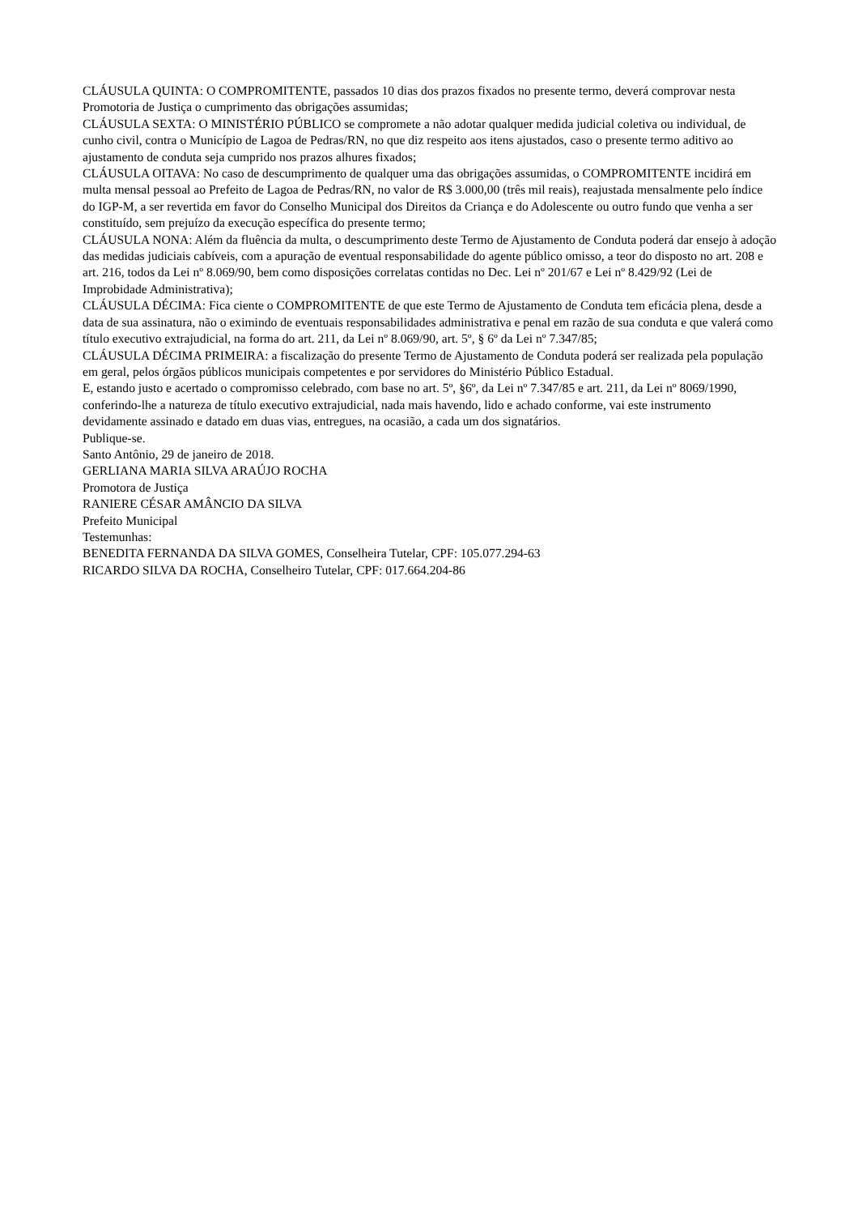CLÁUSULA QUINTA: O COMPROMITENTE, passados 10 dias dos prazos fixados no presente termo, deverá comprovar nesta Promotoria de Justiça o cumprimento das obrigações assumidas;
CLÁUSULA SEXTA: O MINISTÉRIO PÚBLICO se compromete a não adotar qualquer medida judicial coletiva ou individual, de cunho civil, contra o Município de Lagoa de Pedras/RN, no que diz respeito aos itens ajustados, caso o presente termo aditivo ao ajustamento de conduta seja cumprido nos prazos alhures fixados;
CLÁUSULA OITAVA: No caso de descumprimento de qualquer uma das obrigações assumidas, o COMPROMITENTE incidirá em multa mensal pessoal ao Prefeito de Lagoa de Pedras/RN, no valor de R$ 3.000,00 (três mil reais), reajustada mensalmente pelo índice do IGP-M, a ser revertida em favor do Conselho Municipal dos Direitos da Criança e do Adolescente ou outro fundo que venha a ser constituído, sem prejuízo da execução específica do presente termo;
CLÁUSULA NONA: Além da fluência da multa, o descumprimento deste Termo de Ajustamento de Conduta poderá dar ensejo à adoção das medidas judiciais cabíveis, com a apuração de eventual responsabilidade do agente público omisso, a teor do disposto no art. 208 e art. 216, todos da Lei nº 8.069/90, bem como disposições correlatas contidas no Dec. Lei nº 201/67 e Lei nº 8.429/92 (Lei de Improbidade Administrativa);
CLÁUSULA DÉCIMA: Fica ciente o COMPROMITENTE de que este Termo de Ajustamento de Conduta tem eficácia plena, desde a data de sua assinatura, não o eximindo de eventuais responsabilidades administrativa e penal em razão de sua conduta e que valerá como título executivo extrajudicial, na forma do art. 211, da Lei nº 8.069/90, art. 5º, § 6º da Lei nº 7.347/85;
CLÁUSULA DÉCIMA PRIMEIRA: a fiscalização do presente Termo de Ajustamento de Conduta poderá ser realizada pela população em geral, pelos órgãos públicos municipais competentes e por servidores do Ministério Público Estadual.
E, estando justo e acertado o compromisso celebrado, com base no art. 5º, §6º, da Lei nº 7.347/85 e art. 211, da Lei nº 8069/1990, conferindo-lhe a natureza de título executivo extrajudicial, nada mais havendo, lido e achado conforme, vai este instrumento devidamente assinado e datado em duas vias, entregues, na ocasião, a cada um dos signatários.
Publique-se.
Santo Antônio, 29 de janeiro de 2018.
GERLIANA MARIA SILVA ARAÚJO ROCHA
Promotora de Justiça
RANIERE CÉSAR AMÂNCIO DA SILVA
Prefeito Municipal
Testemunhas:
BENEDITA FERNANDA DA SILVA GOMES, Conselheira Tutelar, CPF: 105.077.294-63
RICARDO SILVA DA ROCHA, Conselheiro Tutelar, CPF: 017.664.204-86